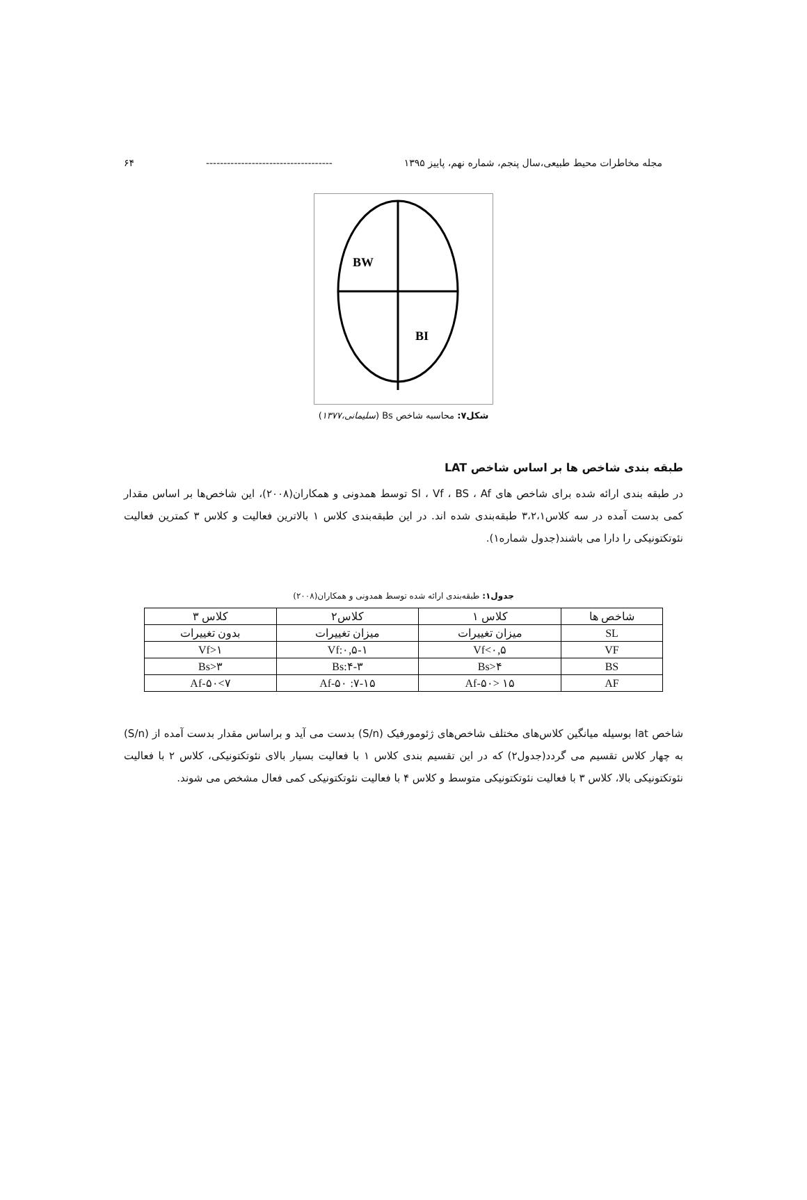مجله مخاطرات محیط طبیعی،سال پنجم، شماره نهم، پاییز ۱۳۹۵ ------------------------------------ ۶۴
BW
BI
شکل۷: محاسبه شاخص Bs (سلیمانی،۱۳۷۷)
طبقه بندی شاخص ها بر اساس شاخص LAT
در طبقه بندی ارائه شده برای شاخص های Sl ، Vf ، BS ، Af توسط همدونی و همکاران(۲۰۰۸)، این شاخص‌ها بر اساس مقدار کمی بدست آمده در سه کلاس۳،۲،۱ طبقه‌بندی شده اند. در این طبقه‌بندی کلاس ۱ بالاترین فعالیت و کلاس ۳ کمترین فعالیت نئوتکتونیکی را دارا می باشند(جدول شماره۱).
جدول۱: طبقه‌بندی ارائه شده توسط همدونی و همکاران(۲۰۰۸)
| شاخص ها | کلاس ۱ | کلاس۲ | کلاس ۳ |
| --- | --- | --- | --- |
| SL | میزان تغییرات | میزان تغییرات | بدون تغییرات |
| VF | Vf<۰,۵ | Vf:۰,۵-۱ | Vf>۱ |
| BS | Bs>۴ | Bs:۴-۳ | Bs>۳ |
| AF | Af-۵۰> ۱۵ | Af-۵۰ :۷-۱۵ | Af-۵۰<۷ |
شاخص lat بوسیله میانگین کلاس‌های مختلف شاخص‌های ژئومورفیک (S/n) بدست می آید و براساس مقدار بدست آمده از (S/n) به چهار کلاس تقسیم می گردد(جدول۲) که در این تقسیم بندی کلاس ۱ با فعالیت بسیار بالای نئوتکتونیکی، کلاس ۲ با فعالیت نئوتکتونیکی بالا، کلاس ۳ با فعالیت نئوتکتونیکی متوسط و کلاس ۴ با فعالیت نئوتکتونیکی کمی فعال مشخص می شوند.